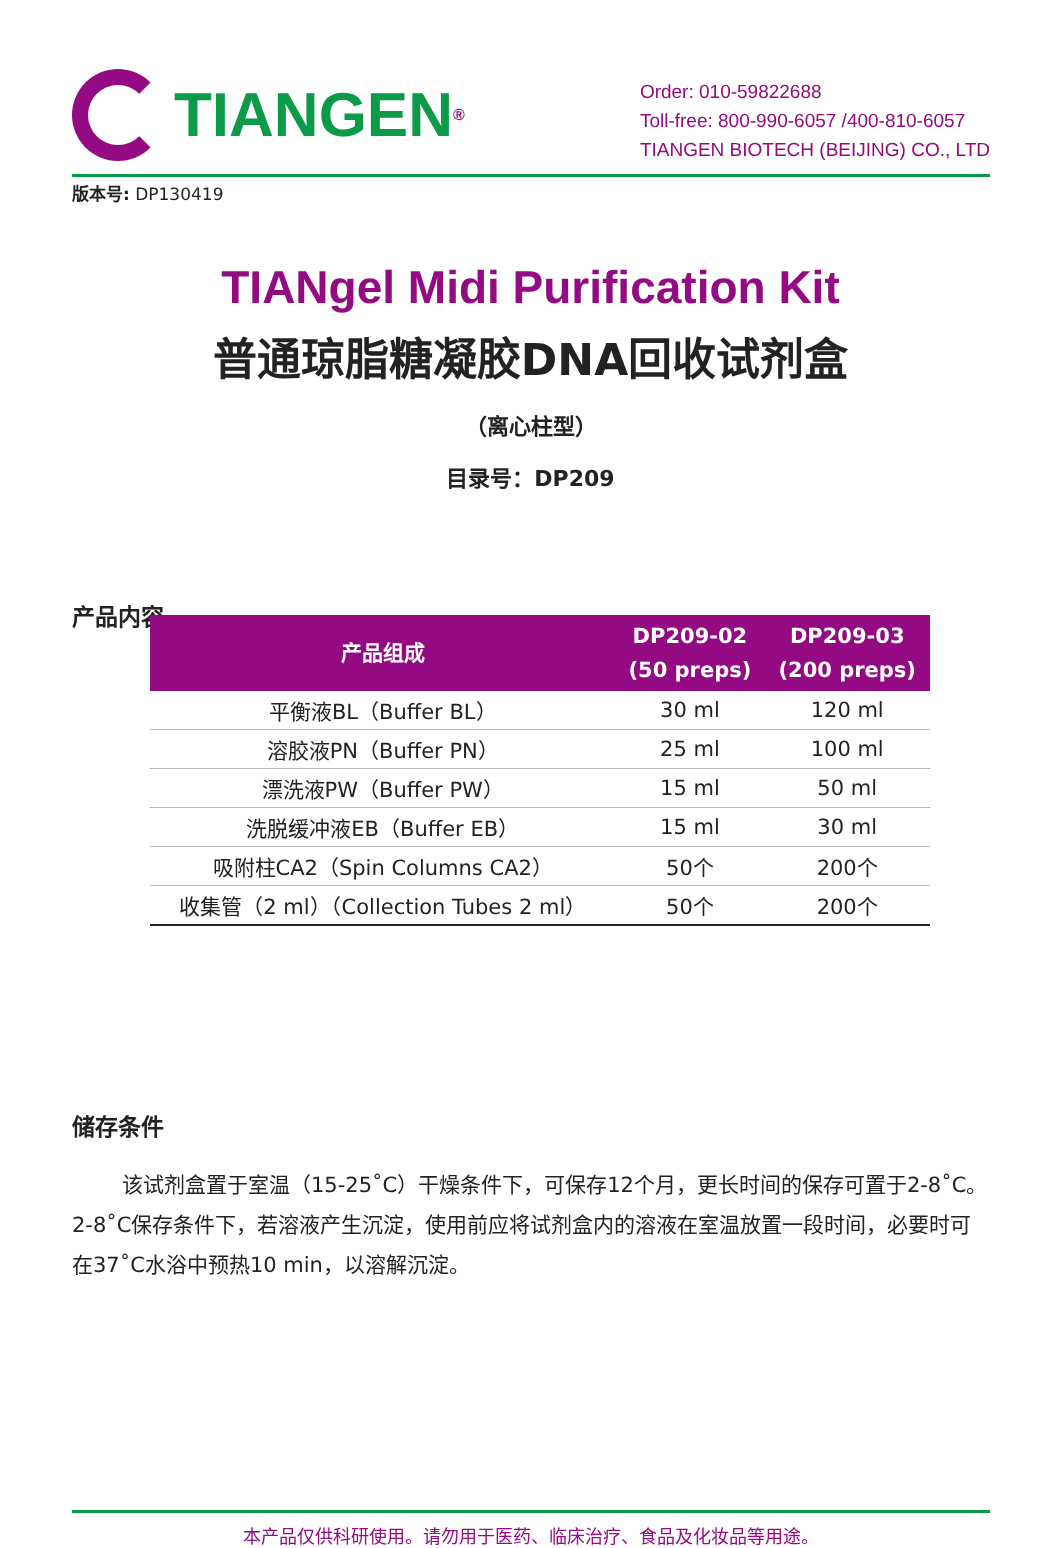TIANGEN<sup>®</sup>
Order: 010-59822688
Toll-free: 800-990-6057 /400-810-6057
TIANGEN BIOTECH (BEIJING) CO., LTD
版本号: DP130419
TIANgel Midi Purification Kit
普通琼脂糖凝胶DNA回收试剂盒
（离心柱型）
目录号：DP209
产品内容
| 产品组成 | DP209-02 (50 preps) | DP209-03 (200 preps) |
| --- | --- | --- |
| 平衡液BL（Buffer BL） | 30 ml | 120 ml |
| 溶胶液PN（Buffer PN） | 25 ml | 100 ml |
| 漂洗液PW（Buffer PW） | 15 ml | 50 ml |
| 洗脱缓冲液EB（Buffer EB） | 15 ml | 30 ml |
| 吸附柱CA2（Spin Columns CA2） | 50个 | 200个 |
| 收集管（2 ml）（Collection Tubes 2 ml） | 50个 | 200个 |
储存条件
该试剂盒置于室温（15-25˚C）干燥条件下，可保存12个月，更长时间的保存可置于2-8˚C。2-8˚C保存条件下，若溶液产生沉淀，使用前应将试剂盒内的溶液在室温放置一段时间，必要时可在37˚C水浴中预热10 min，以溶解沉淀。
本产品仅供科研使用。请勿用于医药、临床治疗、食品及化妆品等用途。